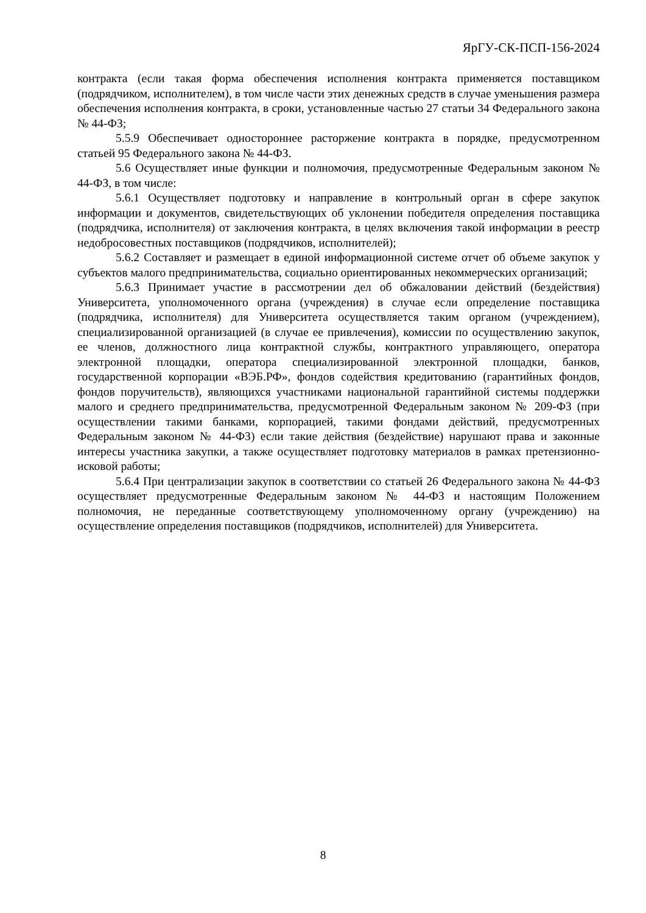ЯрГУ-СК-ПСП-156-2024
контракта (если такая форма обеспечения исполнения контракта применяется поставщиком (подрядчиком, исполнителем), в том числе части этих денежных средств в случае уменьшения размера обеспечения исполнения контракта, в сроки, установленные частью 27 статьи 34 Федерального закона № 44-ФЗ;
5.5.9 Обеспечивает одностороннее расторжение контракта в порядке, предусмотренном статьей 95 Федерального закона № 44-ФЗ.
5.6 Осуществляет иные функции и полномочия, предусмотренные Федеральным законом № 44-ФЗ, в том числе:
5.6.1 Осуществляет подготовку и направление в контрольный орган в сфере закупок информации и документов, свидетельствующих об уклонении победителя определения поставщика (подрядчика, исполнителя) от заключения контракта, в целях включения такой информации в реестр недобросовестных поставщиков (подрядчиков, исполнителей);
5.6.2 Составляет и размещает в единой информационной системе отчет об объеме закупок у субъектов малого предпринимательства, социально ориентированных некоммерческих организаций;
5.6.3 Принимает участие в рассмотрении дел об обжаловании действий (бездействия) Университета, уполномоченного органа (учреждения) в случае если определение поставщика (подрядчика, исполнителя) для Университета осуществляется таким органом (учреждением), специализированной организацией (в случае ее привлечения), комиссии по осуществлению закупок, ее членов, должностного лица контрактной службы, контрактного управляющего, оператора электронной площадки, оператора специализированной электронной площадки, банков, государственной корпорации «ВЭБ.РФ», фондов содействия кредитованию (гарантийных фондов, фондов поручительств), являющихся участниками национальной гарантийной системы поддержки малого и среднего предпринимательства, предусмотренной Федеральным законом № 209-ФЗ (при осуществлении такими банками, корпорацией, такими фондами действий, предусмотренных Федеральным законом № 44-ФЗ) если такие действия (бездействие) нарушают права и законные интересы участника закупки, а также осуществляет подготовку материалов в рамках претензионно-исковой работы;
5.6.4 При централизации закупок в соответствии со статьей 26 Федерального закона № 44-ФЗ осуществляет предусмотренные Федеральным законом № 44-ФЗ и настоящим Положением полномочия, не переданные соответствующему уполномоченному органу (учреждению) на осуществление определения поставщиков (подрядчиков, исполнителей) для Университета.
8